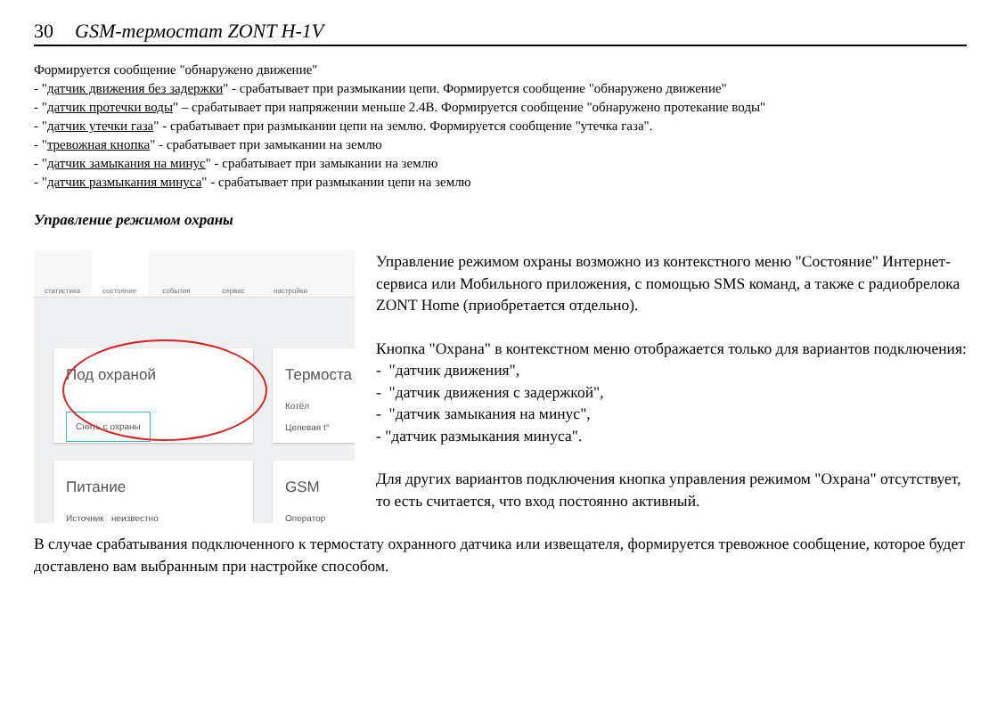30 GSM-термостат ZONT H-1V
Формируется сообщение "обнаружено движение"
- "датчик движения без задержки" - срабатывает при размыкании цепи. Формируется сообщение "обнаружено движение"
- "датчик протечки воды" – срабатывает при напряжении меньше 2.4В. Формируется сообщение "обнаружено протекание воды"
- "датчик утечки газа" - срабатывает при размыкании цепи на землю. Формируется сообщение "утечка газа".
- "тревожная кнопка" - срабатывает при замыкании на землю
- "датчик замыкания на минус" - срабатывает при замыкании на землю
- "датчик размыкания минуса" - срабатывает при размыкании цепи на землю
Управление режимом охраны
статистика состояние события сервис настройки
Под охраной
Снять с охраны
Термоста
Котёл
Целевая t°
Питание
Источник неизвестно
GSM
Оператор
Управление режимом охраны возможно из контекстного меню "Состояние" Интернет-сервиса или Мобильного приложения, с помощью SMS команд, а также с радиобрелока ZONT Home (приобретается отдельно).
Кнопка "Охрана" в контекстном меню отображается только для вариантов подключения:
- "датчик движения",
- "датчик движения с задержкой",
- "датчик замыкания на минус",
- "датчик размыкания минуса".
Для других вариантов подключения кнопка управления режимом "Охрана" отсутствует, то есть считается, что вход постоянно активный.
В случае срабатывания подключенного к термостату охранного датчика или извещателя, формируется тревожное сообщение, которое будет доставлено вам выбранным при настройке способом.